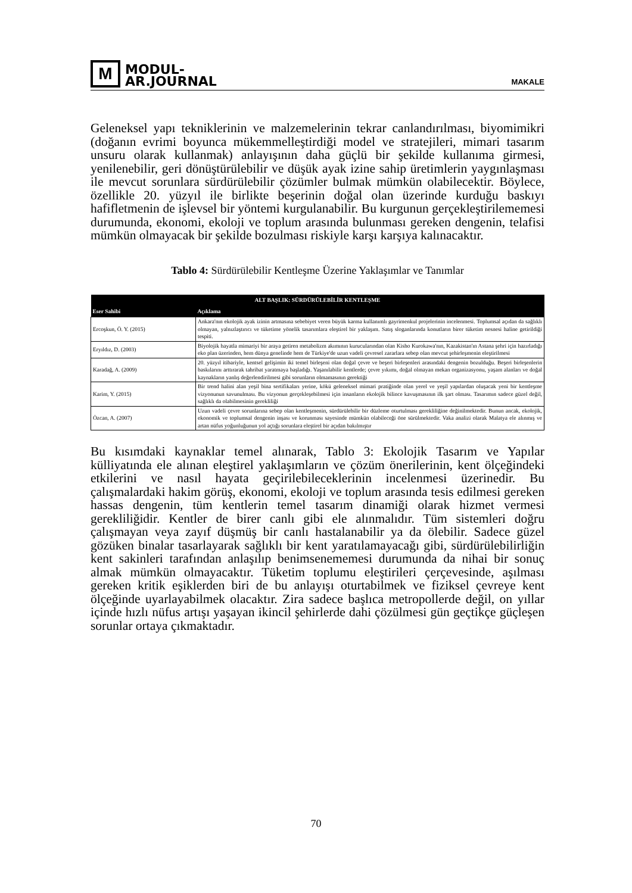M
MODUL-
AR.JOURNAL
MAKALE
Geleneksel yapı tekniklerinin ve malzemelerinin tekrar canlandırılması, biyomimikri (doğanın evrimi boyunca mükemmelleştirdiği model ve stratejileri, mimari tasarım unsuru olarak kullanmak) anlayışının daha güçlü bir şekilde kullanıma girmesi, yenilenebilir, geri dönüştürülebilir ve düşük ayak izine sahip üretimlerin yaygınlaşması ile mevcut sorunlara sürdürülebilir çözümler bulmak mümkün olabilecektir. Böylece, özellikle 20. yüzyıl ile birlikte beşerinin doğal olan üzerinde kurduğu baskıyı hafifletmenin de işlevsel bir yöntemi kurgulanabilir. Bu kurgunun gerçekleştirilememesi durumunda, ekonomi, ekoloji ve toplum arasında bulunması gereken dengenin, telafisi mümkün olmayacak bir şekilde bozulması riskiyle karşı karşıya kalınacaktır.
Tablo 4: Sürdürülebilir Kentleşme Üzerine Yaklaşımlar ve Tanımlar
| ALT BAŞLIK: SÜRDÜRÜLEBİLİR KENTLEŞME | |
| --- | --- |
| Eser Sahibi | Açıklama |
| Ercoşkun, Ö. Y. (2015) | Ankara'nın ekolojik ayak izinin artmasına sebebiyet veren büyük karma kullanımlı gayrimenkul projelerinin incelenmesi. Toplumsal açıdan da sağlıklı olmayan, yalnızlaştırıcı ve tüketime yönelik tasarımlara eleştirel bir yaklaşım. Satış sloganlarında konutların birer tüketim nesnesi haline getirildiği tespiti. |
| Eryıldız, D. (2003) | Biyolojik hayatla mimariyi bir araya getiren metabolizm akımının kurucularından olan Kisho Kurokawa'nın, Kazakistan'ın Astana şehri için hazırladığı eko plan üzerinden, hem dünya genelinde hem de Türkiye'de uzun vadeli çevresel zararlara sebep olan mevcut şehirleşmenin eleştirilmesi |
| Karadağ, A. (2009) | 20. yüzyıl itibariyle, kentsel gelişimin iki temel birleşeni olan doğal çevre ve beşeri birleşenleri arasındaki dengenin bozulduğu. Beşeri birleşenlerin baskılarını arttırarak tahribat yaratmaya başladığı. Yaşanılabilir kentlerde; çevre yıkımı, doğal olmayan mekan organizasyonu, yaşam alanları ve doğal kaynakların yanlış değerlendirilmesi gibi sorunların olmamasının gerektiği |
| Karim, Y. (2015) | Bir trend halini alan yeşil bina sertifikaları yerine, kökü geleneksel mimari pratiğinde olan yerel ve yeşil yapılardan oluşacak yeni bir kentleşme vizyonunun savunulması. Bu vizyonun gerçekleşebilmesi için insanların ekolojik bilince kavuşmasının ilk şart olması. Tasarımın sadece güzel değil, sağlıklı da olabilmesinin gerekliliği |
| Özcan, A. (2007) | Uzun vadeli çevre sorunlarına sebep olan kentleşmenin, sürdürülebilir bir düzleme oturtulması gerekliliğine değinilmektedir. Bunun ancak, ekolojik, ekonomik ve toplumsal dengenin inşası ve korunması sayesinde mümkün olabileceği öne sürülmektedir. Vaka analizi olarak Malatya ele alınmış ve artan nüfus yoğunluğunun yol açtığı sorunlara eleştirel bir açıdan bakılmıştır |
Bu kısımdaki kaynaklar temel alınarak, Tablo 3: Ekolojik Tasarım ve Yapılar külliyatında ele alınan eleştirel yaklaşımların ve çözüm önerilerinin, kent ölçeğindeki etkilerini ve nasıl hayata geçirilebileceklerinin incelenmesi üzerinedir. Bu çalışmalardaki hakim görüş, ekonomi, ekoloji ve toplum arasında tesis edilmesi gereken hassas dengenin, tüm kentlerin temel tasarım dinamiği olarak hizmet vermesi gerekliliğidir. Kentler de birer canlı gibi ele alınmalıdır. Tüm sistemleri doğru çalışmayan veya zayıf düşmüş bir canlı hastalanabilir ya da ölebilir. Sadece güzel gözüken binalar tasarlayarak sağlıklı bir kent yaratılamayacağı gibi, sürdürülebilirliğin kent sakinleri tarafından anlaşılıp benimsenememesi durumunda da nihai bir sonuç almak mümkün olmayacaktır. Tüketim toplumu eleştirileri çerçevesinde, aşılması gereken kritik eşiklerden biri de bu anlayışı oturtabilmek ve fiziksel çevreye kent ölçeğinde uyarlayabilmek olacaktır. Zira sadece başlıca metropollerde değil, on yıllar içinde hızlı nüfus artışı yaşayan ikincil şehirlerde dahi çözülmesi gün geçtikçe güçleşen sorunlar ortaya çıkmaktadır.
70